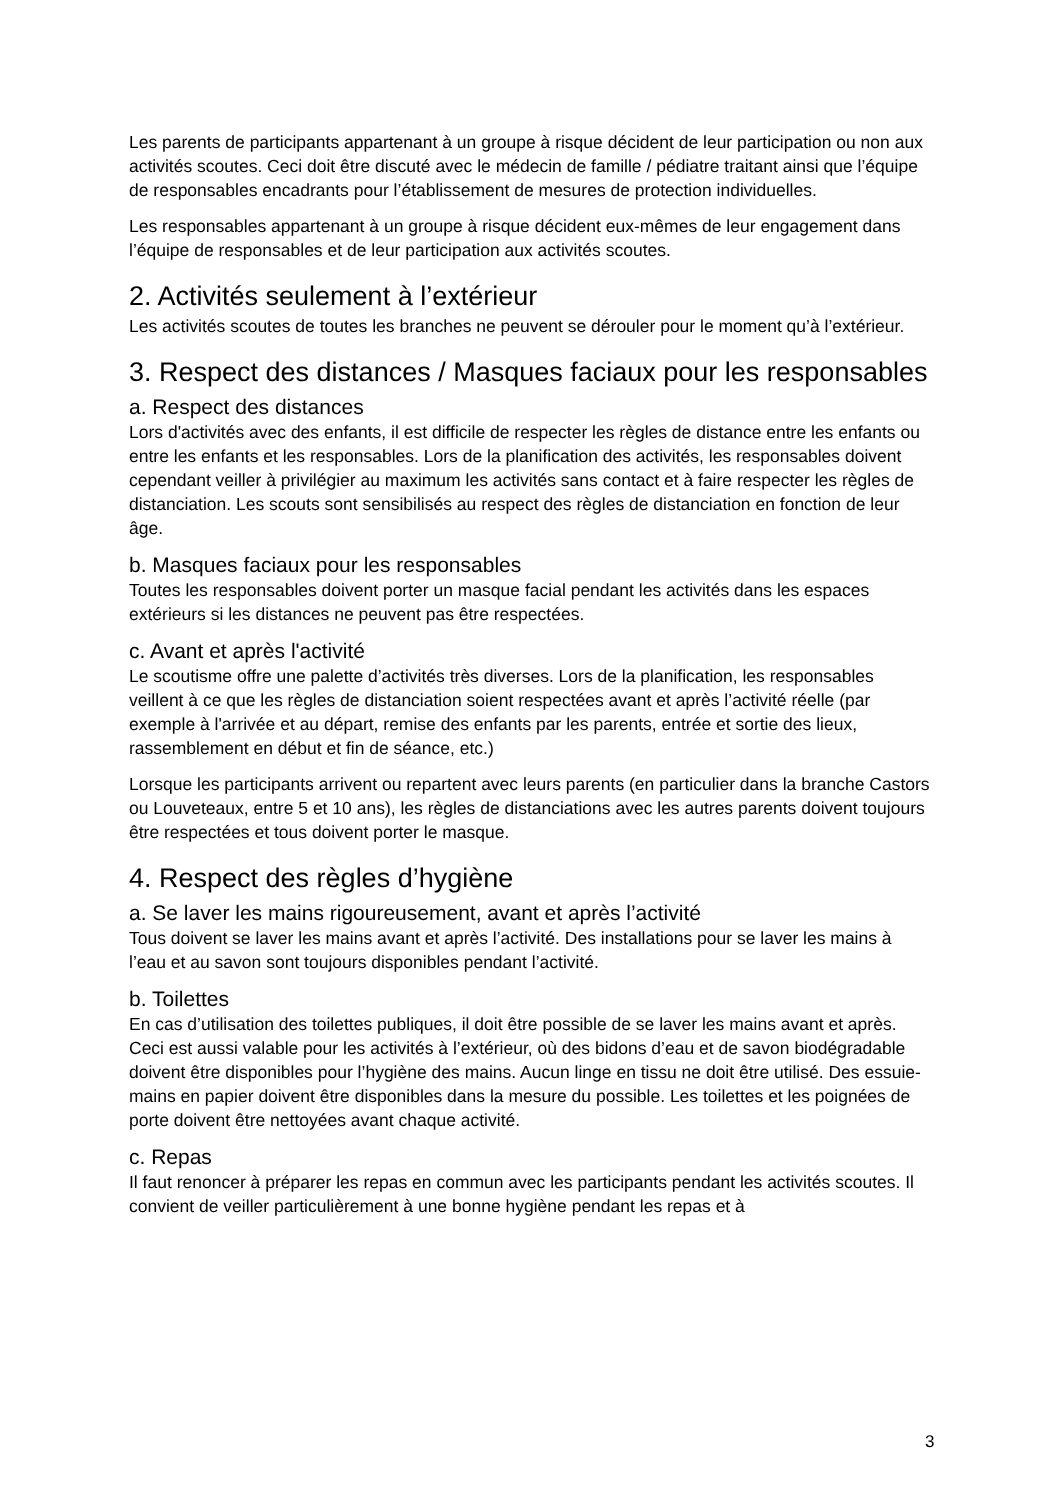Les parents de participants appartenant à un groupe à risque décident de leur participation ou non aux activités scoutes. Ceci doit être discuté avec le médecin de famille / pédiatre traitant ainsi que l’équipe de responsables encadrants pour l’établissement de mesures de protection individuelles.
Les responsables appartenant à un groupe à risque décident eux-mêmes de leur engagement dans l’équipe de responsables et de leur participation aux activités scoutes.
2. Activités seulement à l’extérieur
Les activités scoutes de toutes les branches ne peuvent se dérouler pour le moment qu’à l’extérieur.
3. Respect des distances / Masques faciaux pour les responsables
a. Respect des distances
Lors d'activités avec des enfants, il est difficile de respecter les règles de distance entre les enfants ou entre les enfants et les responsables. Lors de la planification des activités, les responsables doivent cependant veiller à privilégier au maximum les activités sans contact et à faire respecter les règles de distanciation. Les scouts sont sensibilisés au respect des règles de distanciation en fonction de leur âge.
b. Masques faciaux pour les responsables
Toutes les responsables doivent porter un masque facial pendant les activités dans les espaces extérieurs si les distances ne peuvent pas être respectées.
c. Avant et après l'activité
Le scoutisme offre une palette d’activités très diverses. Lors de la planification, les responsables veillent à ce que les règles de distanciation soient respectées avant et après l’activité réelle (par exemple à l'arrivée et au départ, remise des enfants par les parents, entrée et sortie des lieux, rassemblement en début et fin de séance, etc.)
Lorsque les participants arrivent ou repartent avec leurs parents (en particulier dans la branche Castors ou Louveteaux, entre 5 et 10 ans), les règles de distanciations avec les autres parents doivent toujours être respectées et tous doivent porter le masque.
4. Respect des règles d’hygiène
a. Se laver les mains rigoureusement, avant et après l’activité
Tous doivent se laver les mains avant et après l’activité. Des installations pour se laver les mains à l’eau et au savon sont toujours disponibles pendant l’activité.
b. Toilettes
En cas d’utilisation des toilettes publiques, il doit être possible de se laver les mains avant et après. Ceci est aussi valable pour les activités à l’extérieur, où des bidons d’eau et de savon biodégradable doivent être disponibles pour l’hygiène des mains. Aucun linge en tissu ne doit être utilisé. Des essuie-mains en papier doivent être disponibles dans la mesure du possible. Les toilettes et les poignées de porte doivent être nettoyées avant chaque activité.
c. Repas
Il faut renoncer à préparer les repas en commun avec les participants pendant les activités scoutes. Il convient de veiller particulièrement à une bonne hygiène pendant les repas et à
3